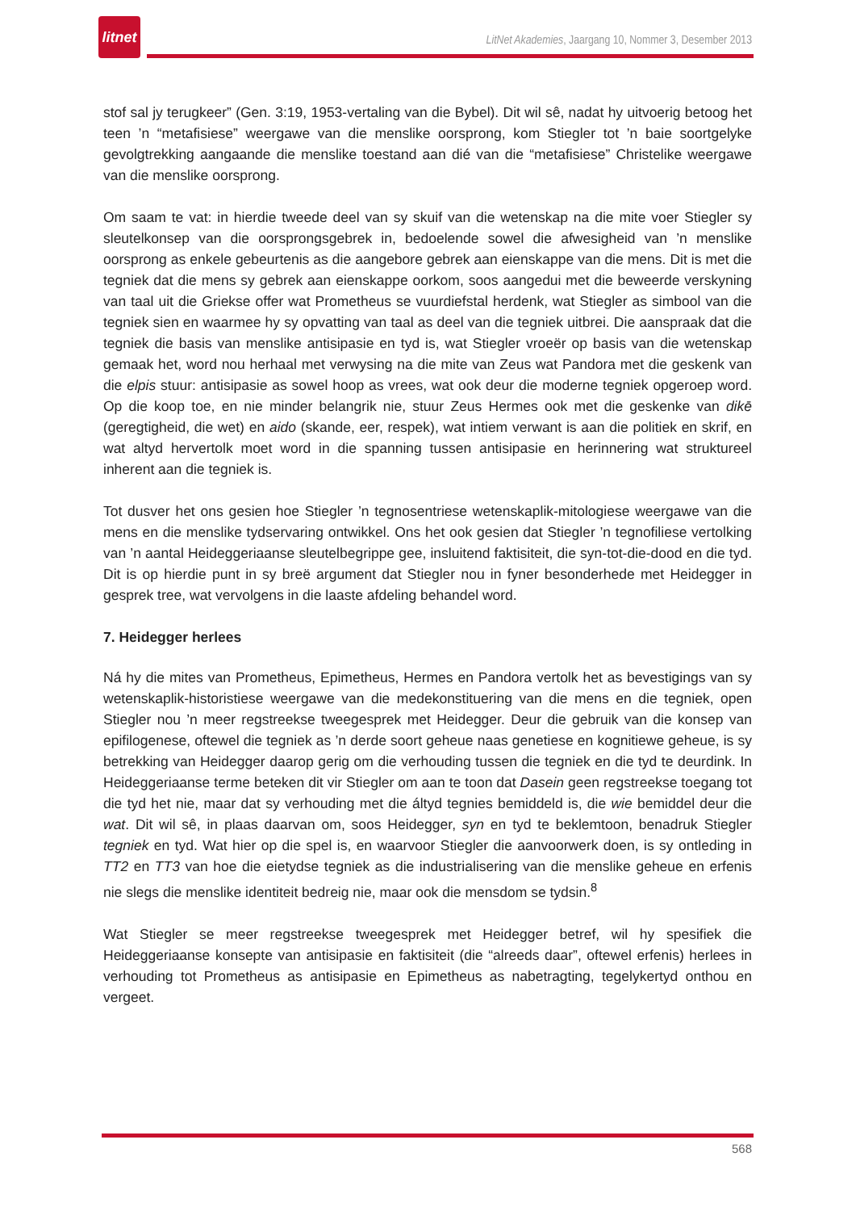litnet
LitNet Akademies, Jaargang 10, Nommer 3, Desember 2013
stof sal jy terugkeer” (Gen. 3:19, 1953-vertaling van die Bybel). Dit wil sê, nadat hy uitvoerig betoog het teen ’n “metafisiese” weergawe van die menslike oorsprong, kom Stiegler tot ’n baie soortgelyke gevolgtrekking aangaande die menslike toestand aan dié van die “metafisiese” Christelike weergawe van die menslike oorsprong.
Om saam te vat: in hierdie tweede deel van sy skuif van die wetenskap na die mite voer Stiegler sy sleutelkonsep van die oorsprongsgebrek in, bedoelende sowel die afwesigheid van ’n menslike oorsprong as enkele gebeurtenis as die aangebore gebrek aan eienskappe van die mens. Dit is met die tegniek dat die mens sy gebrek aan eienskappe oorkom, soos aangedui met die beweerde verskyning van taal uit die Griekse offer wat Prometheus se vuurdiefstal herdenk, wat Stiegler as simbool van die tegniek sien en waarmee hy sy opvatting van taal as deel van die tegniek uitbrei. Die aanspraak dat die tegniek die basis van menslike antisipasie en tyd is, wat Stiegler vroeër op basis van die wetenskap gemaak het, word nou herhaal met verwysing na die mite van Zeus wat Pandora met die geskenk van die elpis stuur: antisipasie as sowel hoop as vrees, wat ook deur die moderne tegniek opgeroep word. Op die koop toe, en nie minder belangrik nie, stuur Zeus Hermes ook met die geskenke van dikē (geregtigheid, die wet) en aido (skande, eer, respek), wat intiem verwant is aan die politiek en skrif, en wat altyd hervertolk moet word in die spanning tussen antisipasie en herinnering wat struktureel inherent aan die tegniek is.
Tot dusver het ons gesien hoe Stiegler ’n tegnosentriese wetenskaplik-mitologiese weergawe van die mens en die menslike tydservaring ontwikkel. Ons het ook gesien dat Stiegler ’n tegnofiliese vertolking van ’n aantal Heideggeriaanse sleutelbegrippe gee, insluitend faktisiteit, die syn-tot-die-dood en die tyd. Dit is op hierdie punt in sy breë argument dat Stiegler nou in fyner besonderhede met Heidegger in gesprek tree, wat vervolgens in die laaste afdeling behandel word.
7. Heidegger herlees
Ná hy die mites van Prometheus, Epimetheus, Hermes en Pandora vertolk het as bevestigings van sy wetenskaplik-historistiese weergawe van die medekonstituering van die mens en die tegniek, open Stiegler nou ’n meer regstreekse tweegesprek met Heidegger. Deur die gebruik van die konsep van epifilogenese, oftewel die tegniek as ’n derde soort geheue naas genetiese en kognitiewe geheue, is sy betrekking van Heidegger daarop gerig om die verhouding tussen die tegniek en die tyd te deurdink. In Heideggeriaanse terme beteken dit vir Stiegler om aan te toon dat Dasein geen regstreekse toegang tot die tyd het nie, maar dat sy verhouding met die áltyd tegnies bemiddeld is, die wie bemiddel deur die wat. Dit wil sê, in plaas daarvan om, soos Heidegger, syn en tyd te beklemtoon, benadruk Stiegler tegniek en tyd. Wat hier op die spel is, en waarvoor Stiegler die aanvoorwerk doen, is sy ontleding in TT2 en TT3 van hoe die eietydse tegniek as die industrialisering van die menslike geheue en erfenis nie slegs die menslike identiteit bedreig nie, maar ook die mensdom se tydsin.<sup>8</sup>
Wat Stiegler se meer regstreekse tweegesprek met Heidegger betref, wil hy spesifiek die Heideggeriaanse konsepte van antisipasie en faktisiteit (die “alreeds daar”, oftewel erfenis) herlees in verhouding tot Prometheus as antisipasie en Epimetheus as nabetragting, tegelykertyd onthou en vergeet.
568